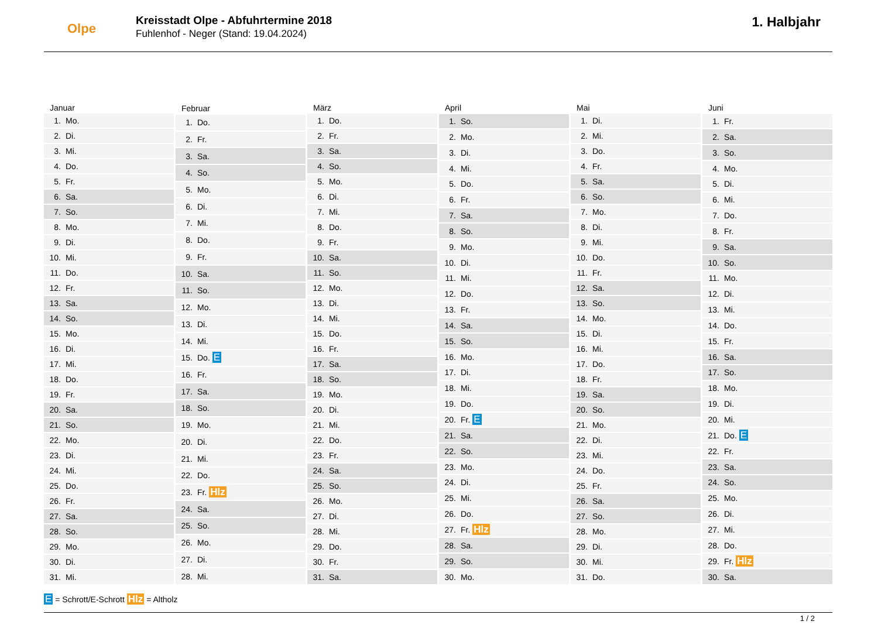Olpe
Kreisstadt Olpe - Abfuhrtermine 2018
Fuhlenhof - Neger (Stand: 19.04.2024)
1. Halbjahr
| Januar | |
| --- | --- |
| 1. | Mo. |
| 2. | Di. |
| 3. | Mi. |
| 4. | Do. |
| 5. | Fr. |
| 6. | Sa. |
| 7. | So. |
| 8. | Mo. |
| 9. | Di. |
| 10. | Mi. |
| 11. | Do. |
| 12. | Fr. |
| 13. | Sa. |
| 14. | So. |
| 15. | Mo. |
| 16. | Di. |
| 17. | Mi. |
| 18. | Do. |
| 19. | Fr. |
| 20. | Sa. |
| 21. | So. |
| 22. | Mo. |
| 23. | Di. |
| 24. | Mi. |
| 25. | Do. |
| 26. | Fr. |
| 27. | Sa. |
| 28. | So. |
| 29. | Mo. |
| 30. | Di. |
| 31. | Mi. |
| Februar | |
| --- | --- |
| 1. | Do. |
| 2. | Fr. |
| 3. | Sa. |
| 4. | So. |
| 5. | Mo. |
| 6. | Di. |
| 7. | Mi. |
| 8. | Do. |
| 9. | Fr. |
| 10. | Sa. |
| 11. | So. |
| 12. | Mo. |
| 13. | Di. |
| 14. | Mi. |
| 15. | Do. E |
| 16. | Fr. |
| 17. | Sa. |
| 18. | So. |
| 19. | Mo. |
| 20. | Di. |
| 21. | Mi. |
| 22. | Do. |
| 23. | Fr. Hlz |
| 24. | Sa. |
| 25. | So. |
| 26. | Mo. |
| 27. | Di. |
| 28. | Mi. |
| März | |
| --- | --- |
| 1. | Do. |
| 2. | Fr. |
| 3. | Sa. |
| 4. | So. |
| 5. | Mo. |
| 6. | Di. |
| 7. | Mi. |
| 8. | Do. |
| 9. | Fr. |
| 10. | Sa. |
| 11. | So. |
| 12. | Mo. |
| 13. | Di. |
| 14. | Mi. |
| 15. | Do. |
| 16. | Fr. |
| 17. | Sa. |
| 18. | So. |
| 19. | Mo. |
| 20. | Di. |
| 21. | Mi. |
| 22. | Do. |
| 23. | Fr. |
| 24. | Sa. |
| 25. | So. |
| 26. | Mo. |
| 27. | Di. |
| 28. | Mi. |
| 29. | Do. |
| 30. | Fr. |
| 31. | Sa. |
| April | |
| --- | --- |
| 1. | So. |
| 2. | Mo. |
| 3. | Di. |
| 4. | Mi. |
| 5. | Do. |
| 6. | Fr. |
| 7. | Sa. |
| 8. | So. |
| 9. | Mo. |
| 10. | Di. |
| 11. | Mi. |
| 12. | Do. |
| 13. | Fr. |
| 14. | Sa. |
| 15. | So. |
| 16. | Mo. |
| 17. | Di. |
| 18. | Mi. |
| 19. | Do. |
| 20. | Fr. E |
| 21. | Sa. |
| 22. | So. |
| 23. | Mo. |
| 24. | Di. |
| 25. | Mi. |
| 26. | Do. |
| 27. | Fr. Hlz |
| 28. | Sa. |
| 29. | So. |
| 30. | Mo. |
| Mai | |
| --- | --- |
| 1. | Di. |
| 2. | Mi. |
| 3. | Do. |
| 4. | Fr. |
| 5. | Sa. |
| 6. | So. |
| 7. | Mo. |
| 8. | Di. |
| 9. | Mi. |
| 10. | Do. |
| 11. | Fr. |
| 12. | Sa. |
| 13. | So. |
| 14. | Mo. |
| 15. | Di. |
| 16. | Mi. |
| 17. | Do. |
| 18. | Fr. |
| 19. | Sa. |
| 20. | So. |
| 21. | Mo. |
| 22. | Di. |
| 23. | Mi. |
| 24. | Do. |
| 25. | Fr. |
| 26. | Sa. |
| 27. | So. |
| 28. | Mo. |
| 29. | Di. |
| 30. | Mi. |
| 31. | Do. |
| Juni | |
| --- | --- |
| 1. | Fr. |
| 2. | Sa. |
| 3. | So. |
| 4. | Mo. |
| 5. | Di. |
| 6. | Mi. |
| 7. | Do. |
| 8. | Fr. |
| 9. | Sa. |
| 10. | So. |
| 11. | Mo. |
| 12. | Di. |
| 13. | Mi. |
| 14. | Do. |
| 15. | Fr. |
| 16. | Sa. |
| 17. | So. |
| 18. | Mo. |
| 19. | Di. |
| 20. | Mi. |
| 21. | Do. E |
| 22. | Fr. |
| 23. | Sa. |
| 24. | So. |
| 25. | Mo. |
| 26. | Di. |
| 27. | Mi. |
| 28. | Do. |
| 29. | Fr. Hlz |
| 30. | Sa. |
E = Schrott/E-Schrott Hlz = Altholz
1 / 2